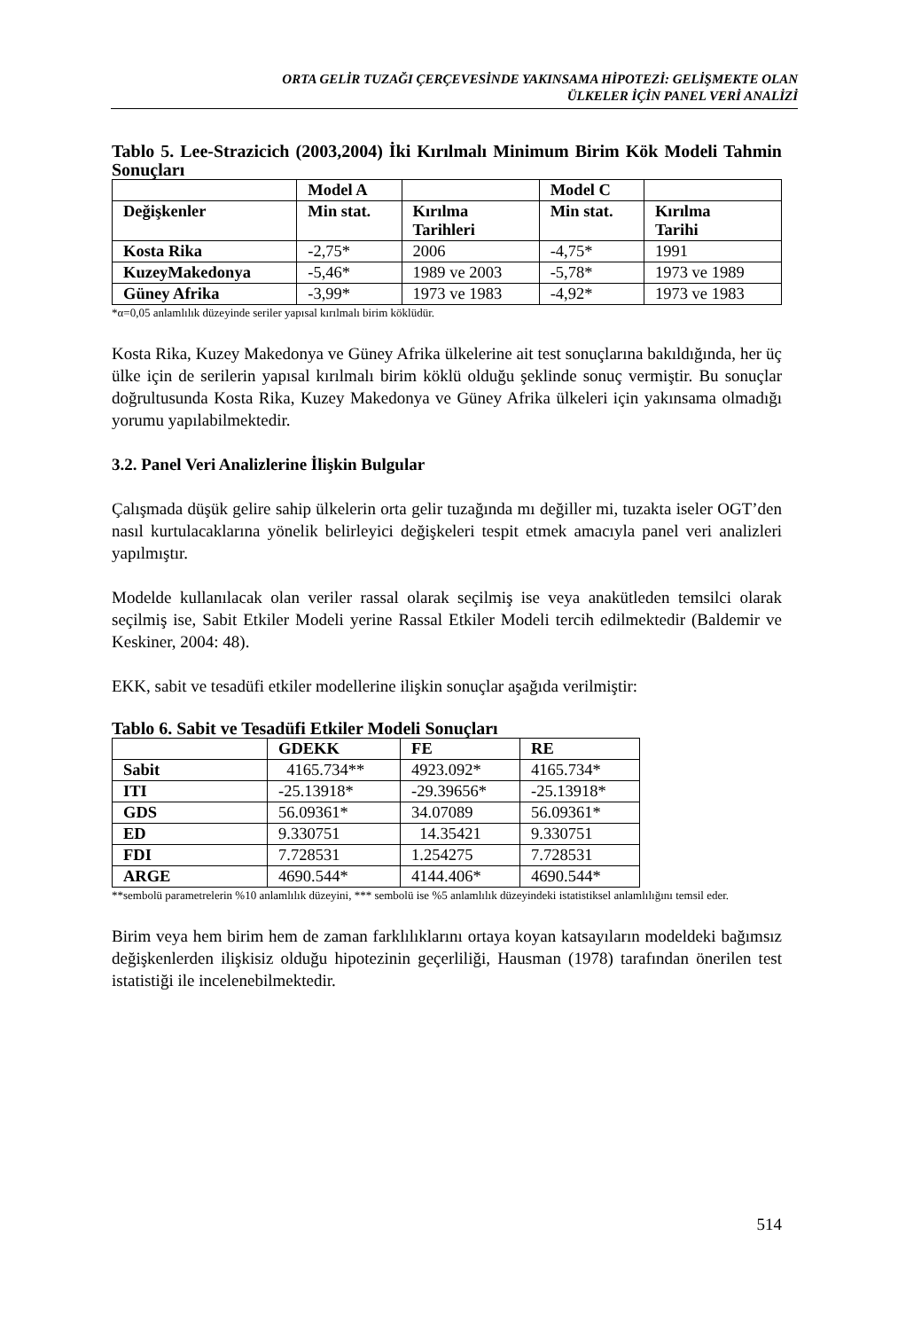ORTA GELİR TUZAĞI ÇERÇEVESİNDE YAKINSAMA HİPOTEZİ: GELİŞMEKTE OLAN
ÜLKELER İÇİN PANEL VERİ ANALİZİ
Tablo 5. Lee-Strazicich (2003,2004) İki Kırılmalı Minimum Birim Kök Modeli Tahmin Sonuçları
| | Model A | | Model C | |
| --- | --- | --- | --- | --- |
| Değişkenler | Min stat. | Kırılma Tarihleri | Min stat. | Kırılma Tarihi |
| Kosta Rika | -2,75* | 2006 | -4,75* | 1991 |
| KuzeyMakedonya | -5,46* | 1989 ve 2003 | -5,78* | 1973 ve 1989 |
| Güney Afrika | -3,99* | 1973 ve 1983 | -4,92* | 1973 ve 1983 |
*α=0,05 anlamlılık düzeyinde seriler yapısal kırılmalı birim köklüdür.
Kosta Rika, Kuzey Makedonya ve Güney Afrika ülkelerine ait test sonuçlarına bakıldığında, her üç ülke için de serilerin yapısal kırılmalı birim köklü olduğu şeklinde sonuç vermiştir. Bu sonuçlar doğrultusunda Kosta Rika, Kuzey Makedonya ve Güney Afrika ülkeleri için yakınsama olmadığı yorumu yapılabilmektedir.
3.2. Panel Veri Analizlerine İlişkin Bulgular
Çalışmada düşük gelire sahip ülkelerin orta gelir tuzağında mı değiller mi, tuzakta iseler OGT’den nasıl kurtulacaklarına yönelik belirleyici değişkeleri tespit etmek amacıyla panel veri analizleri yapılmıştır.
Modelde kullanılacak olan veriler rassal olarak seçilmiş ise veya anakütleden temsilci olarak seçilmiş ise, Sabit Etkiler Modeli yerine Rassal Etkiler Modeli tercih edilmektedir (Baldemir ve Keskiner, 2004: 48).
EKK, sabit ve tesadüfi etkiler modellerine ilişkin sonuçlar aşağıda verilmiştir:
Tablo 6. Sabit ve Tesadüfi Etkiler Modeli Sonuçları
| | GDEKK | FE | RE |
| --- | --- | --- | --- |
| Sabit | 4165.734** | 4923.092* | 4165.734* |
| ITI | -25.13918* | -29.39656* | -25.13918* |
| GDS | 56.09361* | 34.07089 | 56.09361* |
| ED | 9.330751 | 14.35421 | 9.330751 |
| FDI | 7.728531 | 1.254275 | 7.728531 |
| ARGE | 4690.544* | 4144.406* | 4690.544* |
**sembolü parametrelerin %10 anlamlılık düzeyini, *** sembolü ise %5 anlamlılık düzeyindeki istatistiksel anlamlılığını temsil eder.
Birim veya hem birim hem de zaman farklılıklarını ortaya koyan katsayıların modeldeki bağımsız değişkenlerden ilişkisiz olduğu hipotezinin geçerliliği, Hausman (1978) tarafından önerilen test istatistiği ile incelenebilmektedir.
514